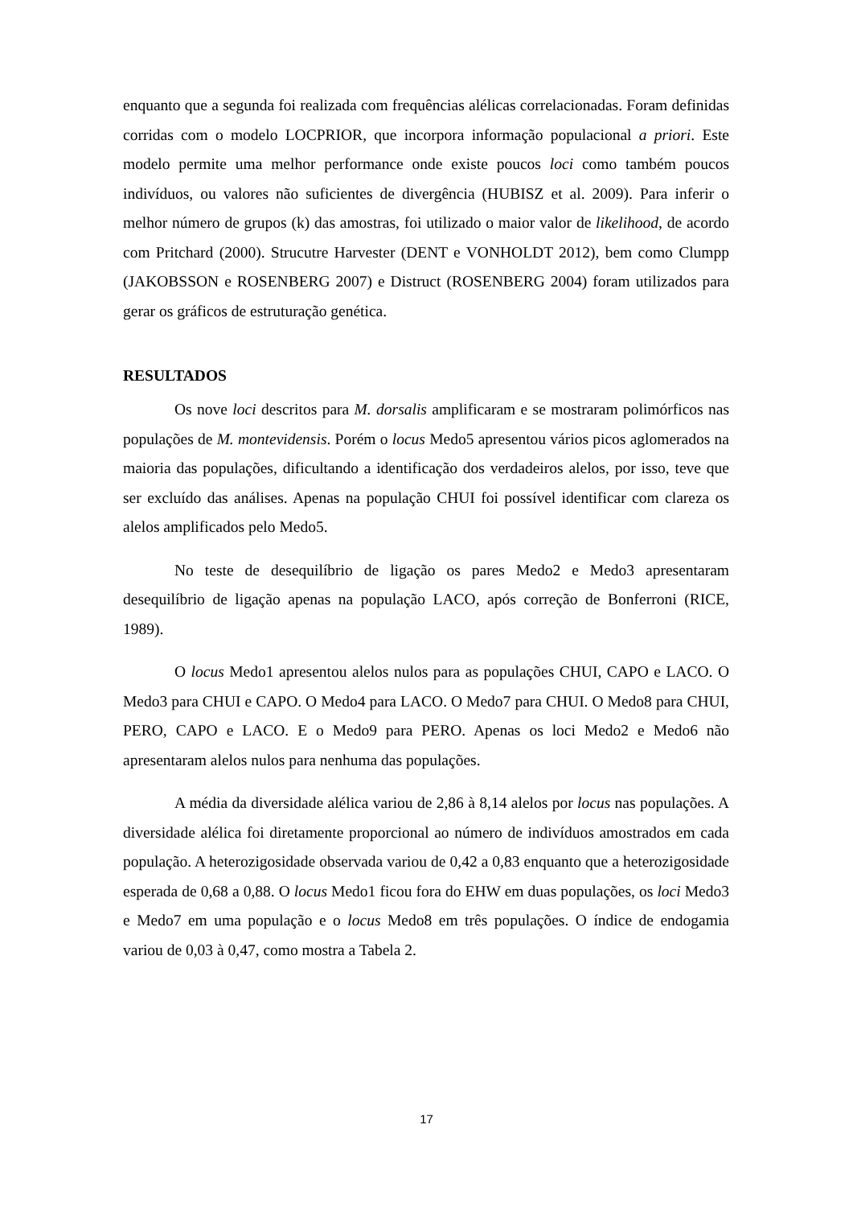enquanto que a segunda foi realizada com frequências alélicas correlacionadas. Foram definidas corridas com o modelo LOCPRIOR, que incorpora informação populacional a priori. Este modelo permite uma melhor performance onde existe poucos loci como também poucos indivíduos, ou valores não suficientes de divergência (HUBISZ et al. 2009). Para inferir o melhor número de grupos (k) das amostras, foi utilizado o maior valor de likelihood, de acordo com Pritchard (2000). Strucutre Harvester (DENT e VONHOLDT 2012), bem como Clumpp (JAKOBSSON e ROSENBERG 2007) e Distruct (ROSENBERG 2004) foram utilizados para gerar os gráficos de estruturação genética.
RESULTADOS
Os nove loci descritos para M. dorsalis amplificaram e se mostraram polimórficos nas populações de M. montevidensis. Porém o locus Medo5 apresentou vários picos aglomerados na maioria das populações, dificultando a identificação dos verdadeiros alelos, por isso, teve que ser excluído das análises. Apenas na população CHUI foi possível identificar com clareza os alelos amplificados pelo Medo5.
No teste de desequilíbrio de ligação os pares Medo2 e Medo3 apresentaram desequilíbrio de ligação apenas na população LACO, após correção de Bonferroni (RICE, 1989).
O locus Medo1 apresentou alelos nulos para as populações CHUI, CAPO e LACO. O Medo3 para CHUI e CAPO. O Medo4 para LACO. O Medo7 para CHUI. O Medo8 para CHUI, PERO, CAPO e LACO. E o Medo9 para PERO. Apenas os loci Medo2 e Medo6 não apresentaram alelos nulos para nenhuma das populações.
A média da diversidade alélica variou de 2,86 à 8,14 alelos por locus nas populações. A diversidade alélica foi diretamente proporcional ao número de indivíduos amostrados em cada população. A heterozigosidade observada variou de 0,42 a 0,83 enquanto que a heterozigosidade esperada de 0,68 a 0,88. O locus Medo1 ficou fora do EHW em duas populações, os loci Medo3 e Medo7 em uma população e o locus Medo8 em três populações. O índice de endogamia variou de 0,03 à 0,47, como mostra a Tabela 2.
17